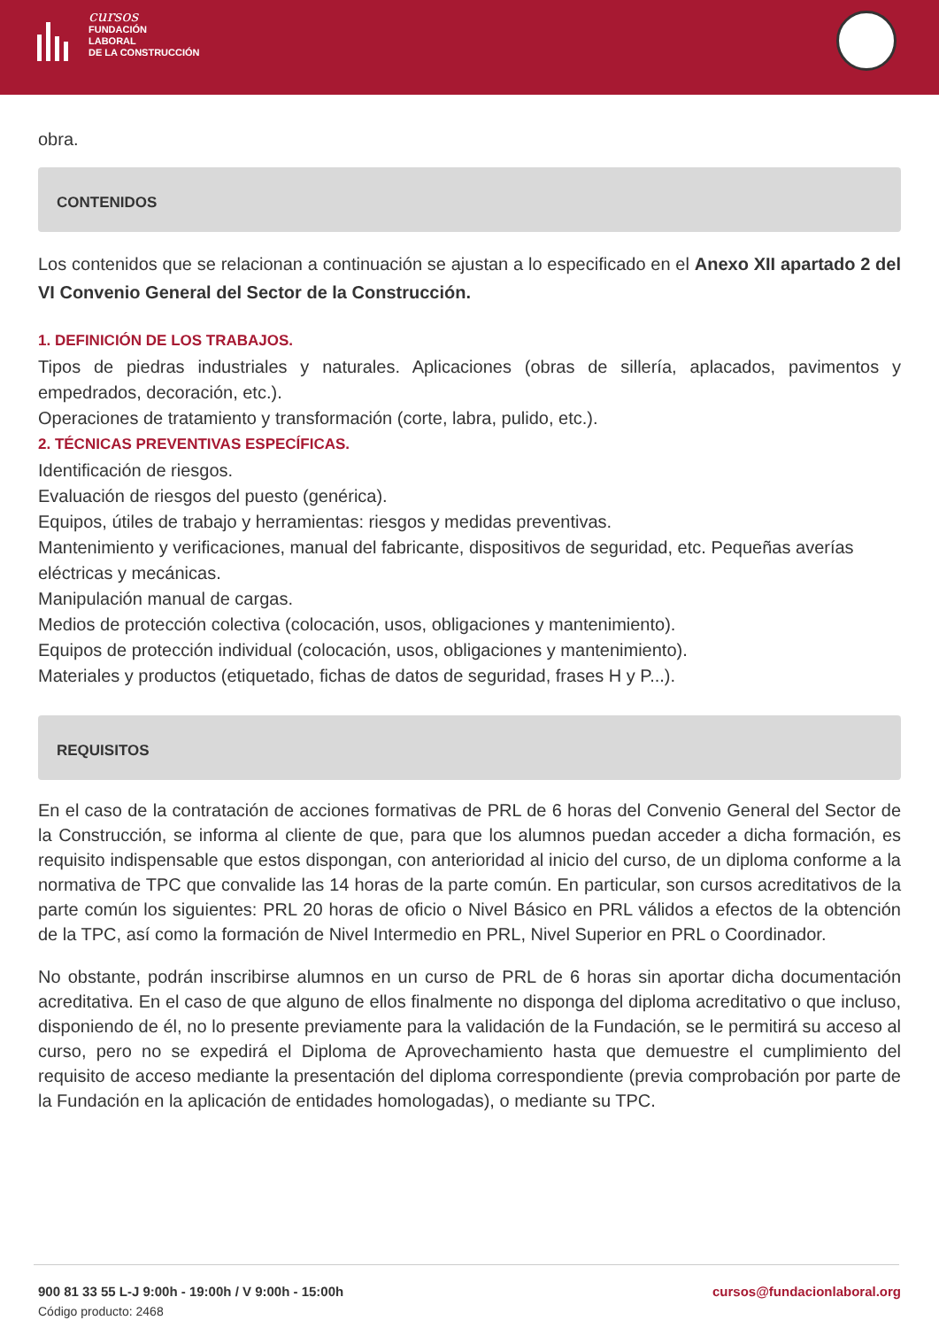cursos
FUNDACIÓN
LABORAL
DE LA CONSTRUCCIÓN
obra.
CONTENIDOS
Los contenidos que se relacionan a continuación se ajustan a lo especificado en el Anexo XII apartado 2 del VI Convenio General del Sector de la Construcción.
1. DEFINICIÓN DE LOS TRABAJOS.
Tipos de piedras industriales y naturales. Aplicaciones (obras de sillería, aplacados, pavimentos y empedrados, decoración, etc.).
Operaciones de tratamiento y transformación (corte, labra, pulido, etc.).
2. TÉCNICAS PREVENTIVAS ESPECÍFICAS.
Identificación de riesgos.
Evaluación de riesgos del puesto (genérica).
Equipos, útiles de trabajo y herramientas: riesgos y medidas preventivas.
Mantenimiento y verificaciones, manual del fabricante, dispositivos de seguridad, etc. Pequeñas averías eléctricas y mecánicas.
Manipulación manual de cargas.
Medios de protección colectiva (colocación, usos, obligaciones y mantenimiento).
Equipos de protección individual (colocación, usos, obligaciones y mantenimiento).
Materiales y productos (etiquetado, fichas de datos de seguridad, frases H y P...).
REQUISITOS
En el caso de la contratación de acciones formativas de PRL de 6 horas del Convenio General del Sector de la Construcción, se informa al cliente de que, para que los alumnos puedan acceder a dicha formación, es requisito indispensable que estos dispongan, con anterioridad al inicio del curso, de un diploma conforme a la normativa de TPC que convalide las 14 horas de la parte común. En particular, son cursos acreditativos de la parte común los siguientes: PRL 20 horas de oficio o Nivel Básico en PRL válidos a efectos de la obtención de la TPC, así como la formación de Nivel Intermedio en PRL, Nivel Superior en PRL o Coordinador.
No obstante, podrán inscribirse alumnos en un curso de PRL de 6 horas sin aportar dicha documentación acreditativa. En el caso de que alguno de ellos finalmente no disponga del diploma acreditativo o que incluso, disponiendo de él, no lo presente previamente para la validación de la Fundación, se le permitirá su acceso al curso, pero no se expedirá el Diploma de Aprovechamiento hasta que demuestre el cumplimiento del requisito de acceso mediante la presentación del diploma correspondiente (previa comprobación por parte de la Fundación en la aplicación de entidades homologadas), o mediante su TPC.
900 81 33 55 L-J 9:00h - 19:00h / V 9:00h - 15:00h cursos@fundacionlaboral.org
Código producto: 2468